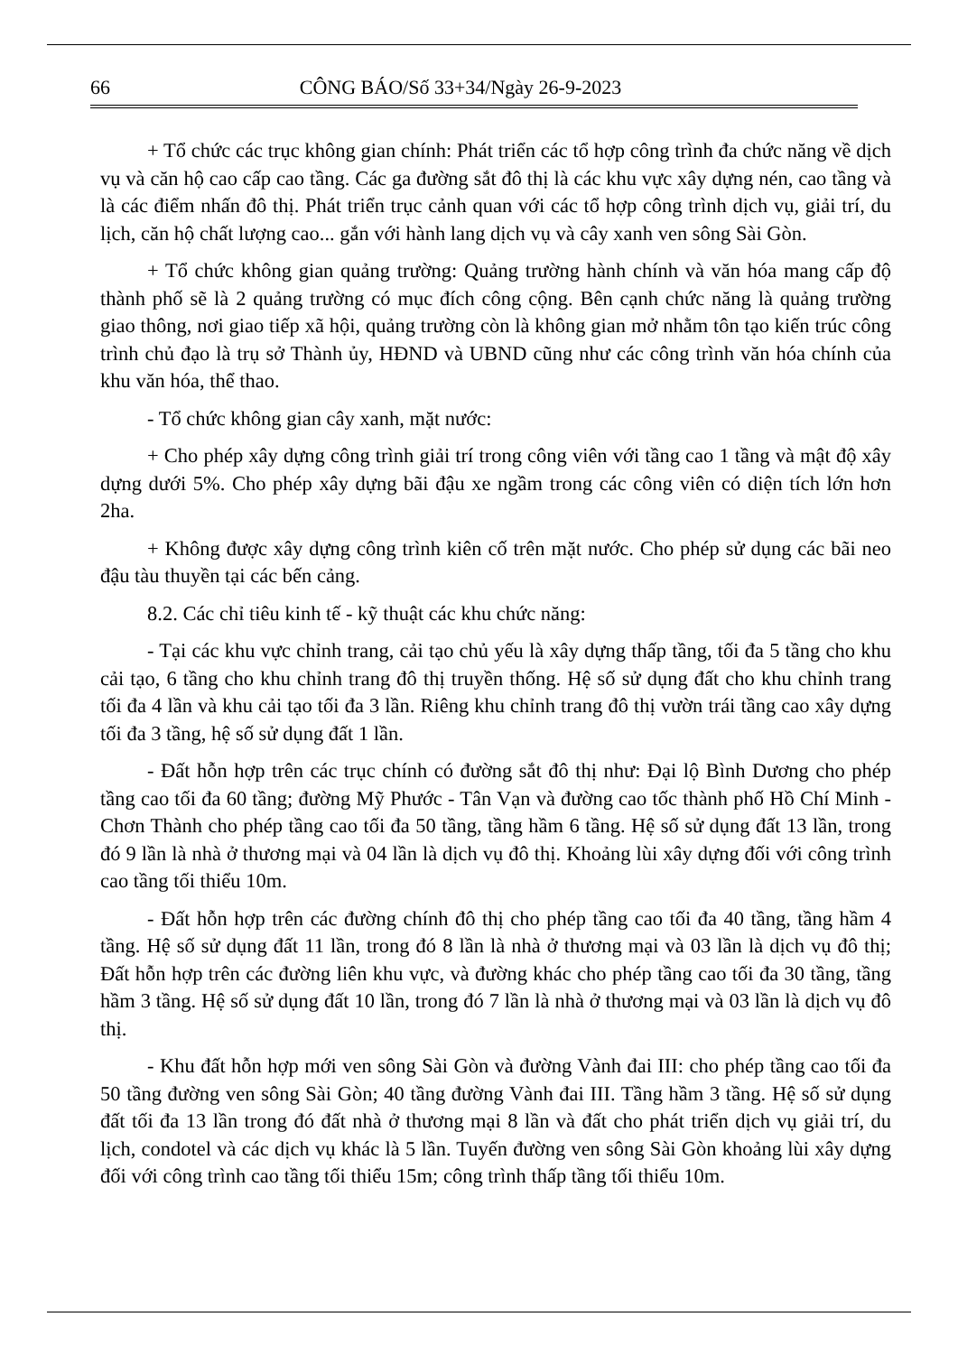66 CÔNG BÁO/Số 33+34/Ngày 26-9-2023
+ Tổ chức các trục không gian chính: Phát triển các tổ hợp công trình đa chức năng về dịch vụ và căn hộ cao cấp cao tầng. Các ga đường sắt đô thị là các khu vực xây dựng nén, cao tầng và là các điểm nhấn đô thị. Phát triển trục cảnh quan với các tổ hợp công trình dịch vụ, giải trí, du lịch, căn hộ chất lượng cao... gắn với hành lang dịch vụ và cây xanh ven sông Sài Gòn.
+ Tổ chức không gian quảng trường: Quảng trường hành chính và văn hóa mang cấp độ thành phố sẽ là 2 quảng trường có mục đích công cộng. Bên cạnh chức năng là quảng trường giao thông, nơi giao tiếp xã hội, quảng trường còn là không gian mở nhằm tôn tạo kiến trúc công trình chủ đạo là trụ sở Thành ủy, HĐND và UBND cũng như các công trình văn hóa chính của khu văn hóa, thể thao.
- Tổ chức không gian cây xanh, mặt nước:
+ Cho phép xây dựng công trình giải trí trong công viên với tầng cao 1 tầng và mật độ xây dựng dưới 5%. Cho phép xây dựng bãi đậu xe ngầm trong các công viên có diện tích lớn hơn 2ha.
+ Không được xây dựng công trình kiên cố trên mặt nước. Cho phép sử dụng các bãi neo đậu tàu thuyền tại các bến cảng.
8.2. Các chỉ tiêu kinh tế - kỹ thuật các khu chức năng:
- Tại các khu vực chỉnh trang, cải tạo chủ yếu là xây dựng thấp tầng, tối đa 5 tầng cho khu cải tạo, 6 tầng cho khu chỉnh trang đô thị truyền thống. Hệ số sử dụng đất cho khu chỉnh trang tối đa 4 lần và khu cải tạo tối đa 3 lần. Riêng khu chỉnh trang đô thị vườn trái tầng cao xây dựng tối đa 3 tầng, hệ số sử dụng đất 1 lần.
- Đất hỗn hợp trên các trục chính có đường sắt đô thị như: Đại lộ Bình Dương cho phép tầng cao tối đa 60 tầng; đường Mỹ Phước - Tân Vạn và đường cao tốc thành phố Hồ Chí Minh - Chơn Thành cho phép tầng cao tối đa 50 tầng, tầng hầm 6 tầng. Hệ số sử dụng đất 13 lần, trong đó 9 lần là nhà ở thương mại và 04 lần là dịch vụ đô thị. Khoảng lùi xây dựng đối với công trình cao tầng tối thiểu 10m.
- Đất hỗn hợp trên các đường chính đô thị cho phép tầng cao tối đa 40 tầng, tầng hầm 4 tầng. Hệ số sử dụng đất 11 lần, trong đó 8 lần là nhà ở thương mại và 03 lần là dịch vụ đô thị; Đất hỗn hợp trên các đường liên khu vực, và đường khác cho phép tầng cao tối đa 30 tầng, tầng hầm 3 tầng. Hệ số sử dụng đất 10 lần, trong đó 7 lần là nhà ở thương mại và 03 lần là dịch vụ đô thị.
- Khu đất hỗn hợp mới ven sông Sài Gòn và đường Vành đai III: cho phép tầng cao tối đa 50 tầng đường ven sông Sài Gòn; 40 tầng đường Vành đai III. Tầng hầm 3 tầng. Hệ số sử dụng đất tối đa 13 lần trong đó đất nhà ở thương mại 8 lần và đất cho phát triển dịch vụ giải trí, du lịch, condotel và các dịch vụ khác là 5 lần. Tuyến đường ven sông Sài Gòn khoảng lùi xây dựng đối với công trình cao tầng tối thiểu 15m; công trình thấp tầng tối thiểu 10m.